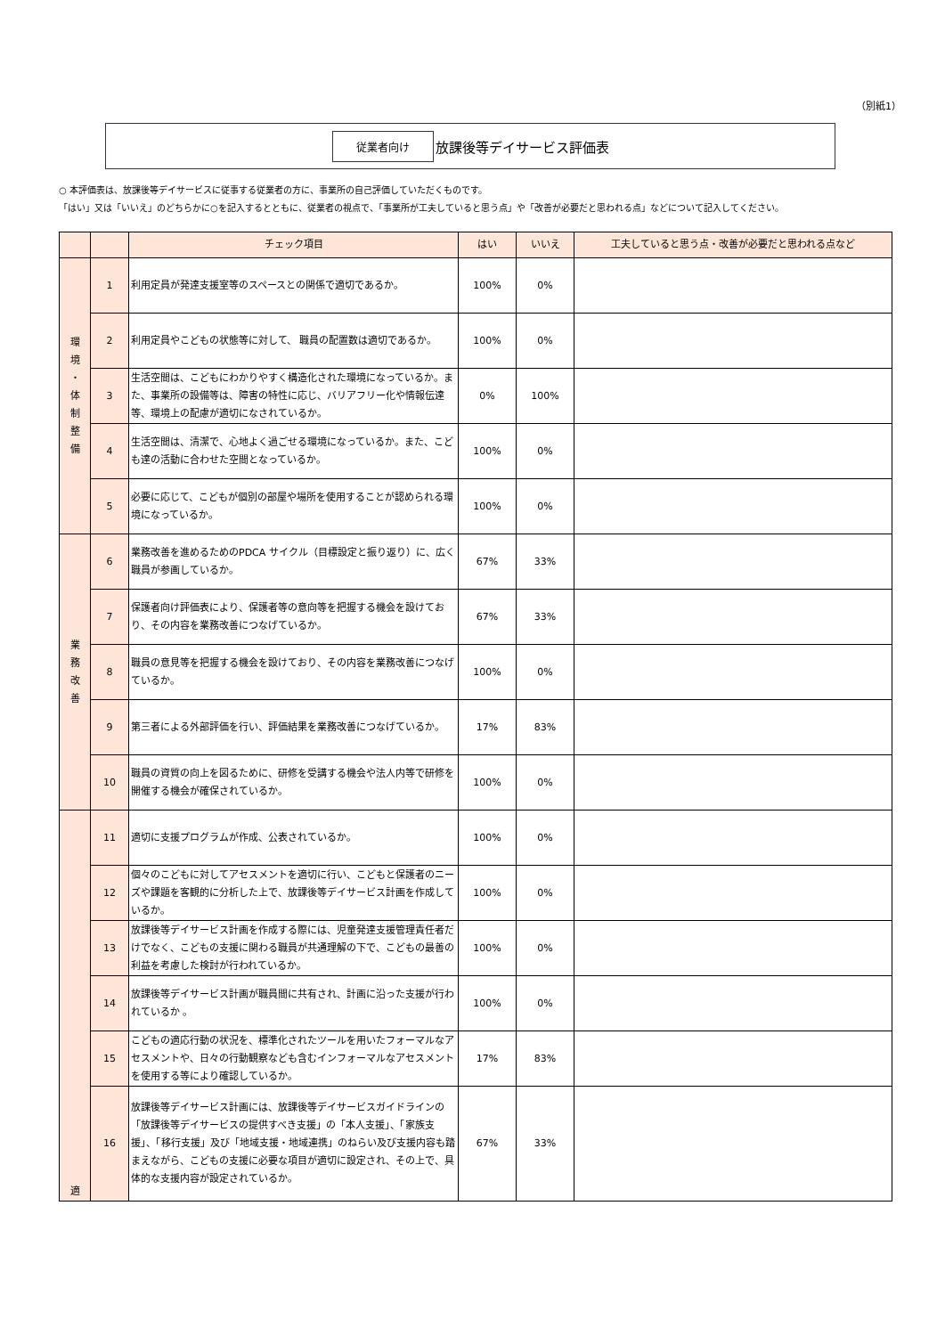（別紙1）
従業者向け 放課後等デイサービス評価表
○ 本評価表は、放課後等デイサービスに従事する従業者の方に、事業所の自己評価していただくものです。
「はい」又は「いいえ」のどちらかに○を記入するとともに、従業者の視点で、「事業所が工夫していると思う点」や「改善が必要だと思われる点」などについて記入してください。
| | | チェック項目 | はい | いいえ | 工夫していると思う点・改善が必要だと思われる点など |
| --- | --- | --- | --- | --- | --- |
| 環 境 ・ 体 制 整 備 | 1 | 利用定員が発達支援室等のスペースとの関係で適切であるか。 | 100% | 0% | |
| | 2 | 利用定員やこどもの状態等に対して、 職員の配置数は適切であるか。 | 100% | 0% | |
| | 3 | 生活空間は、こどもにわかりやすく構造化された環境になっているか。また、事業所の設備等は、障害の特性に応じ、バリアフリー化や情報伝達等、環境上の配慮が適切になされているか。 | 0% | 100% | |
| | 4 | 生活空間は、清潔で、心地よく過ごせる環境になっているか。また、こども達の活動に合わせた空間となっているか。 | 100% | 0% | |
| | 5 | 必要に応じて、こどもが個別の部屋や場所を使用することが認められる環境になっているか。 | 100% | 0% | |
| 業 務 改 善 | 6 | 業務改善を進めるためのPDCA サイクル（目標設定と振り返り）に、広く職員が参画しているか。 | 67% | 33% | |
| | 7 | 保護者向け評価表により、保護者等の意向等を把握する機会を設けており、その内容を業務改善につなげているか。 | 67% | 33% | |
| | 8 | 職員の意見等を把握する機会を設けており、その内容を業務改善につなげているか。 | 100% | 0% | |
| | 9 | 第三者による外部評価を行い、評価結果を業務改善につなげているか。 | 17% | 83% | |
| | 10 | 職員の資質の向上を図るために、研修を受講する機会や法人内等で研修を開催する機会が確保されているか。 | 100% | 0% | |
| 適 | 11 | 適切に支援プログラムが作成、公表されているか。 | 100% | 0% | |
| | 12 | 個々のこどもに対してアセスメントを適切に行い、こどもと保護者のニーズや課題を客観的に分析した上で、放課後等デイサービス計画を作成しているか。 | 100% | 0% | |
| | 13 | 放課後等デイサービス計画を作成する際には、児童発達支援管理責任者だけでなく、こどもの支援に関わる職員が共通理解の下で、こどもの最善の利益を考慮した検討が行われているか。 | 100% | 0% | |
| | 14 | 放課後等デイサービス計画が職員間に共有され、計画に沿った支援が行われているか 。 | 100% | 0% | |
| | 15 | こどもの適応行動の状況を、標準化されたツールを用いたフォーマルなアセスメントや、日々の行動観察なども含むインフォーマルなアセスメントを使用する等により確認しているか。 | 17% | 83% | |
| | 16 | 放課後等デイサービス計画には、放課後等デイサービスガイドラインの「放課後等デイサービスの提供すべき支援」の「本人支援」、「家族支援」、「移行支援」及び「地域支援・地域連携」のねらい及び支援内容も踏まえながら、こどもの支援に必要な項目が適切に設定され、その上で、具体的な支援内容が設定されているか。 | 67% | 33% | |